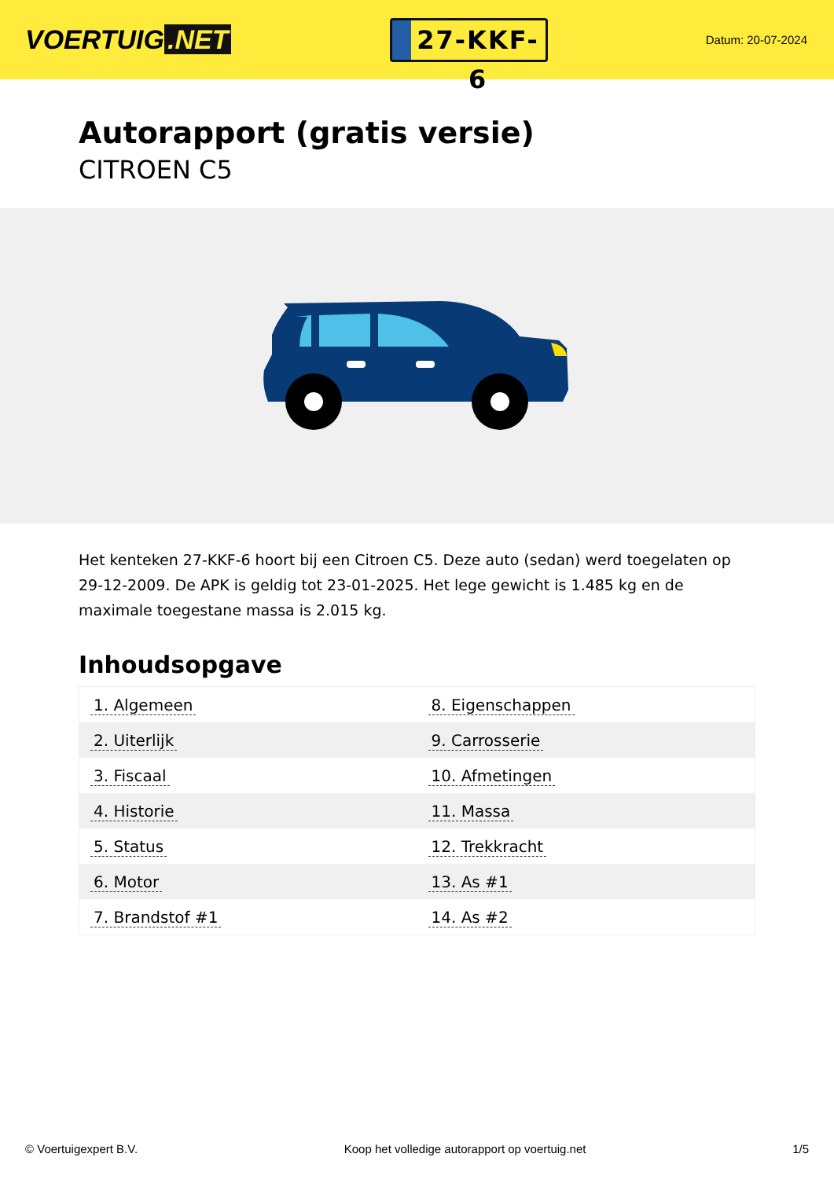VOERTUIG.NET
27-KKF-6
Datum: 20-07-2024
Autorapport (gratis versie)
CITROEN C5
Het kenteken 27-KKF-6 hoort bij een Citroen C5. Deze auto (sedan) werd toegelaten op 29-12-2009. De APK is geldig tot 23-01-2025. Het lege gewicht is 1.485 kg en de maximale toegestane massa is 2.015 kg.
Inhoudsopgave
| 1. Algemeen | 8. Eigenschappen |
| 2. Uiterlijk | 9. Carrosserie |
| 3. Fiscaal | 10. Afmetingen |
| 4. Historie | 11. Massa |
| 5. Status | 12. Trekkracht |
| 6. Motor | 13. As #1 |
| 7. Brandstof #1 | 14. As #2 |
© Voertuigexpert B.V. Koop het volledige autorapport op voertuig.net 1/5